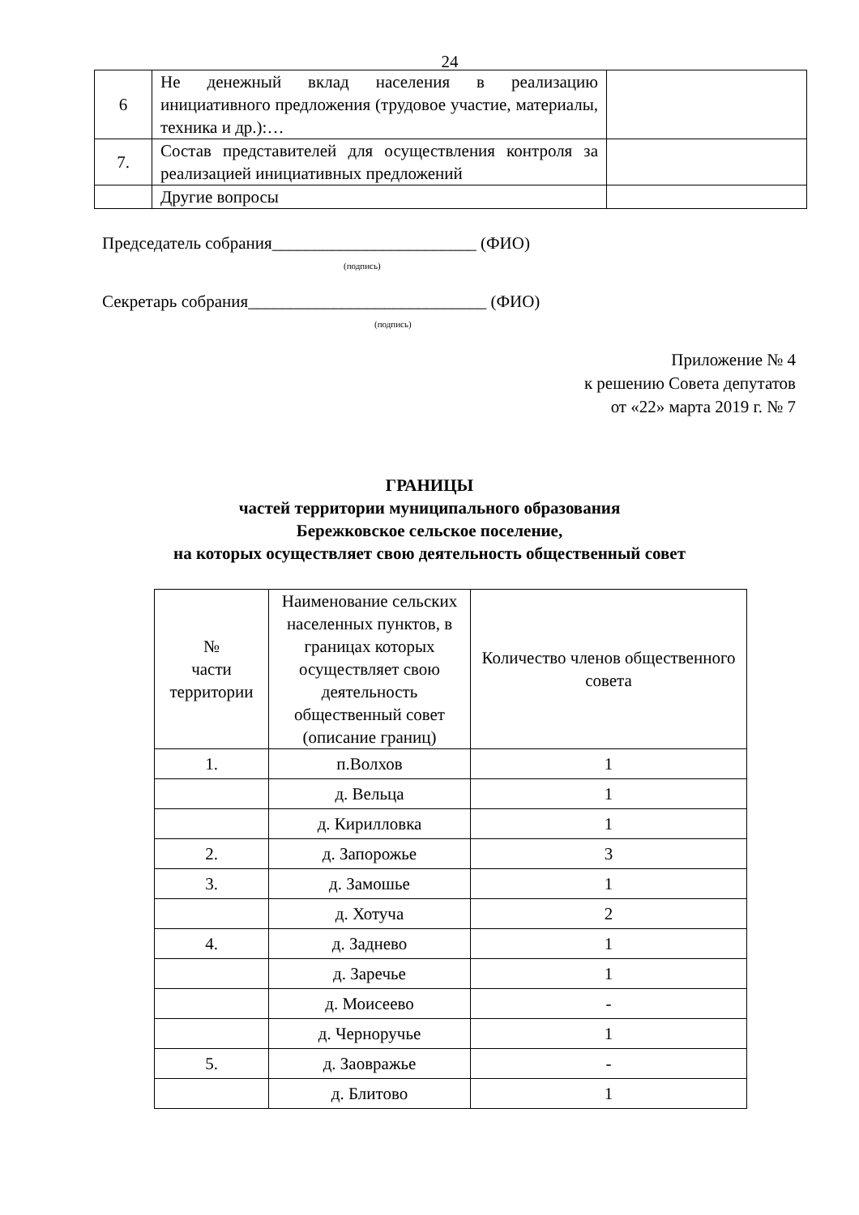24
| 6 | Не денежный вклад населения в реализацию инициативного предложения (трудовое участие, материалы, техника и др.):… | |
| 7. | Состав представителей для осуществления контроля за реализацией инициативных предложений | |
| | Другие вопросы | |
Председатель собрания________________________ (ФИО)
(подпись)
Секретарь собрания____________________________ (ФИО)
(подпись)
Приложение № 4
к решению Совета депутатов
от «22» марта 2019 г. № 7
ГРАНИЦЫ
частей территории муниципального образования
Бережковское сельское поселение,
на которых осуществляет свою деятельность общественный совет
| № части территории | Наименование сельских населенных пунктов, в границах которых осуществляет свою деятельность общественный совет (описание границ) | Количество членов общественного совета |
| --- | --- | --- |
| 1. | п.Волхов | 1 |
| | д. Вельца | 1 |
| | д. Кирилловка | 1 |
| 2. | д. Запорожье | 3 |
| 3. | д. Замошье | 1 |
| | д. Хотуча | 2 |
| 4. | д. Заднево | 1 |
| | д. Заречье | 1 |
| | д. Моисеево | - |
| | д. Черноручье | 1 |
| 5. | д. Заовражье | - |
| | д. Блитово | 1 |